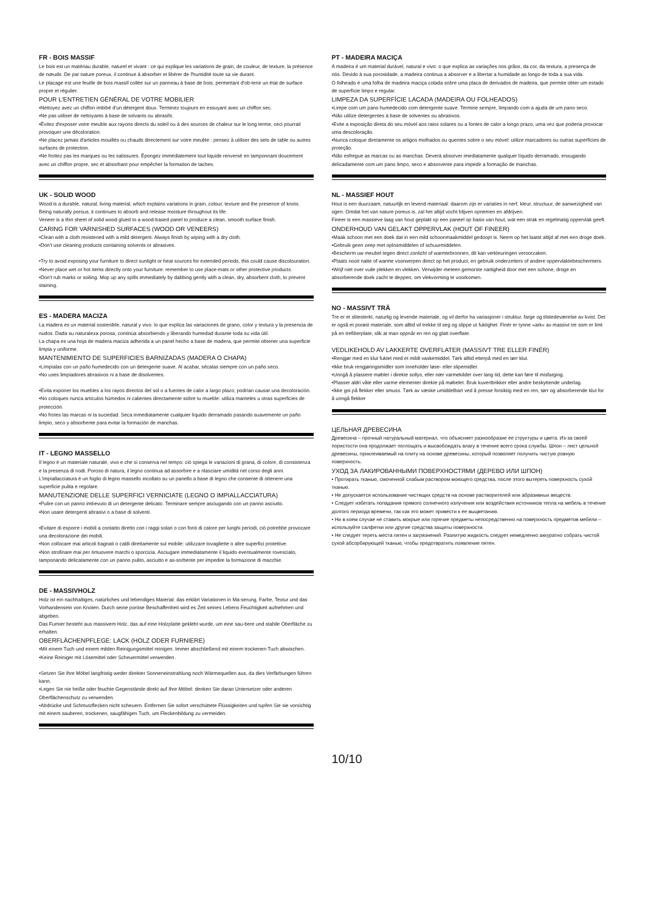FR - BOIS MASSIF
Le bois est un matériau durable, naturel et vivant : ce qui explique les variations de grain, de couleur, de texture, la présence de nœuds. De par nature poreux, il continue à absorber et libérer de l'humidité toute sa vie durant.
Le placage est une feuille de bois massif collée sur un panneau à base de bois, permettant d'ob-tenir un état de surface propre et régulier.
POUR L'ENTRETIEN GÉNÉRAL DE VOTRE MOBILIER
•Nettoyez avec un chiffon imbibé d'un détergent doux. Terminez toujours en essuyant avec un chiffon sec.
•Ne pas utiliser de nettoyants à base de solvants ou abrasifs.
•Évitez d'exposer votre meuble aux rayons directs du soleil ou à des sources de chaleur sur le long terme, ceci pourrait provoquer une décoloration.
•Ne placez jamais d'articles mouillés ou chauds directement sur votre meuble : pensez à utiliser des sets de table ou autres surfaces de protection.
•Ne frottez pas les marques ou les salissures. Épongez immédiatement tout liquide renversé en tamponnant doucement avec un chiffon propre, sec et absorbant pour empêcher la formation de taches.
UK - SOLID WOOD
Wood is a durable, natural, living material, which explains variations in grain, colour, texture and the presence of knots. Being naturally porous, it continues to absorb and release moisture throughout its life.
Veneer is a thin sheet of solid wood glued to a wood-based panel to produce a clean, smooth surface finish.
CARING FOR VARNISHED SURFACES (WOOD OR VENEERS)
•Clean with a cloth moistened with a mild detergent. Always finish by wiping with a dry cloth.
•Don't use cleaning products containing solvents or abrasives.
•Try to avoid exposing your furniture to direct sunlight or heat sources for extended periods, this could cause discolouration.
•Never place wet or hot items directly onto your furniture: remember to use place-mats or other protective products.
•Don't rub marks or soiling. Mop up any spills immediately by dabbing gently with a clean, dry, absorbent cloth, to prevent staining.
ES - MADERA MACIZA
La madera es un material sostenible, natural y vivo: lo que explica las variaciones de grano, color y textura y la presencia de nudos. Dada su naturaleza porosa, continúa absorbiendo y liberando humedad durante toda su vida útil.
La chapa es una hoja de madera maciza adherida a un panel hecho a base de madera, que permite obtener una superficie limpia y uniforme.
MANTENIMIENTO DE SUPERFICIES BARNIZADAS (MADERA O CHAPA)
•Límpialas con un paño humedecido con un detergente suave. Al acabar, sécalas siempre con un paño seco.
•No uses limpiadores abrasivos ni a base de disolventes.
•Evita exponer los muebles a los rayos directos del sol o a fuentes de calor a largo plazo; podrían causar una decoloración.
•No coloques nunca artículos húmedos ni calientes directamente sobre tu mueble: utiliza manteles u otras superficies de protección.
•No frotes las marcas ni la suciedad. Seca inmediatamente cualquier líquido derramado pasando suavemente un paño limpio, seco y absorbente para evitar la formación de manchas.
IT - LEGNO MASSELLO
Il legno è un materiale naturale, vivo e che si conserva nel tempo: ciò spiega le variazioni di grana, di colore, di consistenza e la presenza di nodi. Poroso di natura, il legno continua ad assorbire e a rilasciare umidità nel corso degli anni.
L'impiallacciatura è un foglio di legno massello incollato su un panello a base di legno che consente di ottenere una superficie pulita e regolare.
MANUTENZIONE DELLE SUPERFICI VERNICIATE (LEGNO O IMPIALLACCIATURA)
•Pulire con un panno imbevuto di un detergente delicato. Terminare sempre asciugando con un panno asciutto.
•Non usare detergenti abrasivi o a base di solventi.
•Evitare di esporre i mobili a contatto diretto con i raggi solari o con fonti di calore per lunghi periodi, ciò potrebbe provocare una decolorazione dei mobili.
•Non collocare mai articoli bagnati o caldi direttamente sul mobile: utilizzare tovagliette o altre superfici protettive.
•Non strofinare mai per rimuovere marchi o sporcizia. Asciugare immediatamente il liquido eventualmente rovesciato, tamponando delicatamente con un panno pulito, asciutto e as-sorbente per impedire la formazione di macchie.
DE - MASSIVHOLZ
Holz ist ein nachhaltiges, natürliches und lebendiges Material: das erklärt Variationen in Ma-serung, Farbe, Textur und das Vorhandensein von Knoten. Durch seine poröse Beschaffenheit wird es Zeit seines Lebens Feuchtigkeit aufnehmen und abgeben.
Das Furnier besteht aus massivem Holz, das auf eine Holzplatte geklebt wurde, um eine sau-bere und stabile Oberfläche zu erhalten.
OBERFLÄCHENPFLEGE: LACK (HOLZ ODER FURNIERE)
•Mit einem Tuch und einem milden Reinigungsmittel reinigen. Immer abschließend mit einem trockenen Tuch abwischen.
•Keine Reiniger mit Lösemittel oder Scheuermittel verwenden.
•Setzen Sie Ihre Möbel langfristig weder direkter Sonneneinstrahlung noch Wärmequellen aus, da dies Verfärbungen führen kann.
•Legen Sie nie heiße oder feuchte Gegenstände direkt auf Ihre Möbel: denken Sie daran Untersetzer oder anderen Oberflächenschutz zu verwenden.
•Abdrücke und Schmutzflecken nicht scheuern. Entfernen Sie sofort verschüttete Flüssigkeiten und tupfen Sie sie vorsichtig mit einem sauberen, trockenen, saugfähigen Tuch, um Fleckenbildung zu vermeiden.
PT - MADEIRA MACIÇA
A madeira é um material durável, natural e vivo: o que explica as variações nos grãos, da cor, da textura, a presença de nós. Devido à sua porosidade, a madeira continua a absorver e a libertar a humidade ao longo de toda a sua vida.
O folheado é uma folha de madeira maciça colada sobre uma placa de derivados de madeira, que permite obter um estado de superfície limpo e regular.
LIMPEZA DA SUPERFÍCIE LACADA (MADEIRA OU FOLHEADOS)
•Limpe com um pano humedecido com detergente suave. Termine sempre, limpando com a ajuda de um pano seco.
•Não utilize detergentes à base de solventes ou abrasivos.
•Evite a exposição direta do seu móvel aos raios solares ou a fontes de calor a longo prazo, uma vez que poderia provocar uma descoloração.
•Nunca coloque diretamente os artigos molhados ou quentes sobre o seu móvel: utilize marcadores ou outras superfícies de proteção.
•Não esfregue as marcas ou as manchas. Deverá absorver imediatamente qualquer líquido derramado, enxugando delicadamente com um pano limpo, seco e absorvente para impedir a formação de manchas.
NL - MASSIEF HOUT
Hout is een duurzaam, natuurlijk en levend materiaal: daarom zijn er variaties in nerf, kleur, structuur, de aanwezigheid van ogen. Omdat het van nature poreus is, zal het altijd vocht blijven opnemen en afdrijven.
Fineer is een massieve laag van hout geplakt op een paneel op basis van hout, wat een strak en regelmatig oppervlak geeft.
ONDERHOUD VAN GELAKT OPPERVLAK (HOUT OF FINEER)
•Maak schoon met een doek dat in een mild schoonmaakmiddel gedoopt is. Neem op het laatst altijd af met een droge doek.
•Gebruik geen zeep met oplosmiddelen of schuurmiddelen.
•Bescherm uw meubel tegen direct zonlicht of warmtebronnen, dit kan verkleuringen veroorzaken.
•Plaats nooit natte of warme voorwerpen direct op het product, en gebruik onderzetters of andere oppervlaktebeschermers.
•Wrijf niet over vuile plekken en vlekken. Verwijder meteen gemorste nattigheid door met een schone, droge en absorberende doek zacht te deppen, om vlekvorming te voorkomen.
NO - MASSIVT TRÄ
Tre er et slitesterkt, naturlig og levende materiale, og vil derfor ha variasjoner i struktur, farge og tilstedeværelse av kvist. Det er også et porøst materiale, som alltid vil trekke til seg og slippe ut fuktighet. Finér er tynne «ark» av massivt tre som er limt på en trefiberplate, slik at man oppnår en ren og glatt overflate.
VEDLIKEHOLD AV LAKKERTE OVERFLATER (MASSIVT TRE ELLER FINÉR)
•Rengjør med en klut fuktet med et mildt vaskemiddel. Tørk alltid etterpå med en tørr klut.
•Ikke bruk rengjøringsmidler som inneholder løse- eller slipemidler.
•Unngå å plassere møbler i direkte sollys, eller nær varmekilder over lang tid, dette kan føre til misfarging.
•Plasser aldri våte eller varme elementer direkte på møbelet. Bruk kuvertbrikker eller andre beskyttende underlag.
•Ikke gni på flekker eller smuss. Tørk av væske umiddelbart ved å presse forsiktig med en ren, tørr og absorberende klut for å unngå flekker
ЦЕЛЬНАЯ ДРЕВЕСИНА
Древесина – прочный натуральный материал, что объясняет разнообразие ее структуры и цвета. Из-за своей пористости она продолжает поглощать и высвобождать влагу в течение всего срока службы. Шпон – лист цельной древесины, приклеиваемый на плиту на основе древесины, который позволяет получить чистую ровную поверхность.
УХОД ЗА ЛАКИРОВАННЫМИ ПОВЕРХНОСТЯМИ (ДЕРЕВО ИЛИ ШПОН)
• Протирать тканью, смоченной слабым раствором моющего средства, после этого вытереть поверхность сухой тканью.
• Не допускается использование чистящих средств на основе растворителей или абразивных веществ.
• Следует избегать попадания прямого солнечного излучения или воздействия источников тепла на мебель в течение долгого периода времени, так как это может привести к ее выцветанию.
• Ни в коем случае не ставить мокрые или горячие предметы непосредственно на поверхность предметов мебели – используйте салфетки или другие средства защиты поверхности.
• Не следует тереть места пятен и загрязнений. Разлитую жидкость следует немедленно аккуратно собрать чистой сухой абсорбирующей тканью, чтобы предотвратить появление пятен.
10/10